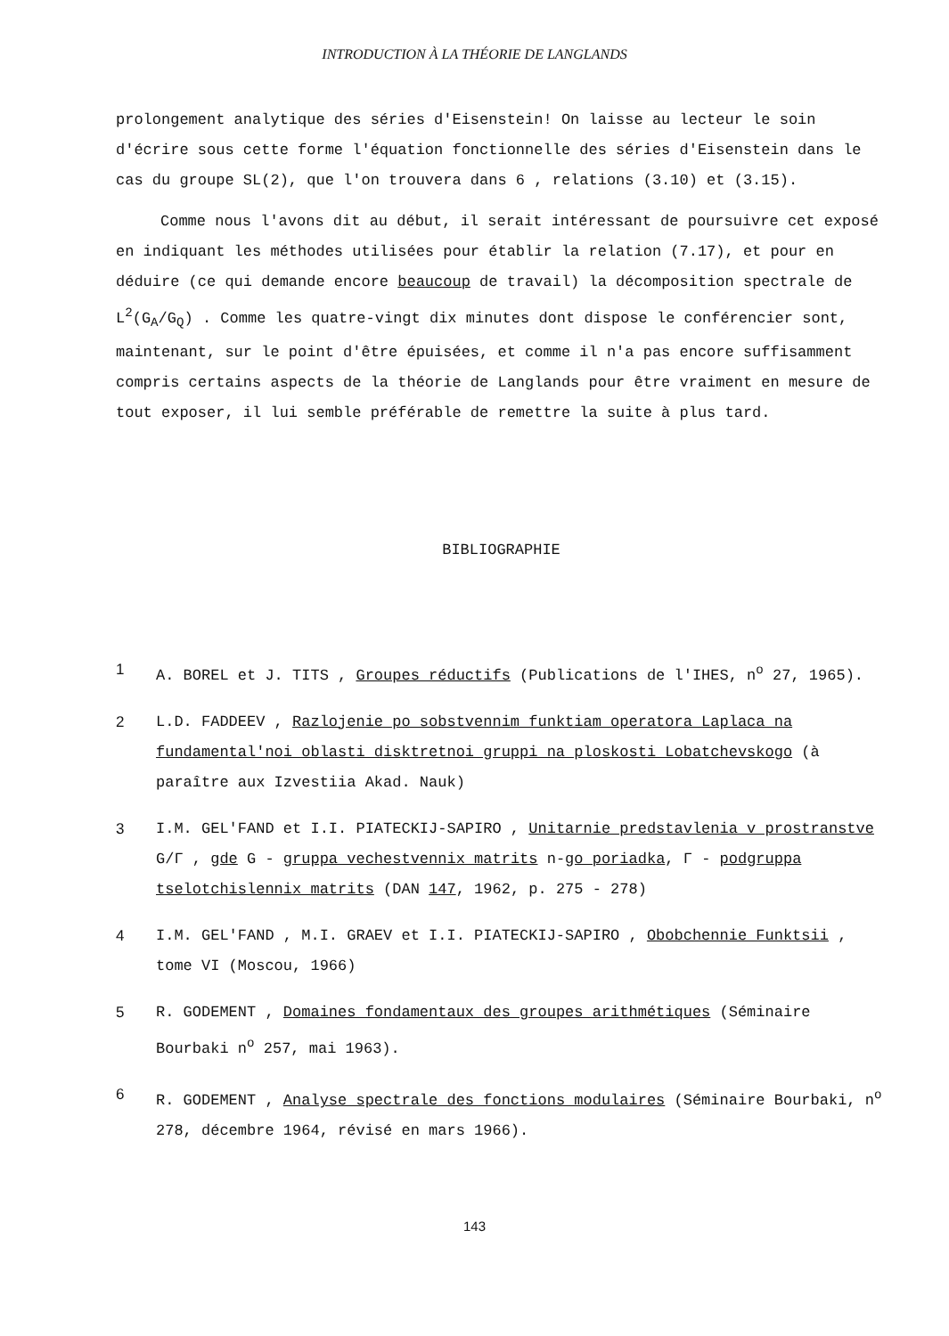INTRODUCTION À LA THÉORIE DE LANGLANDS
prolongement analytique des séries d'Eisenstein! On laisse au lecteur le soin d'écrire sous cette forme l'équation fonctionnelle des séries d'Eisenstein dans le cas du groupe SL(2), que l'on trouvera dans 6 , relations (3.10) et (3.15).
Comme nous l'avons dit au début, il serait intéressant de poursuivre cet exposé en indiquant les méthodes utilisées pour établir la relation (7.17), et pour en déduire (ce qui demande encore beaucoup de travail) la décomposition spectrale de L<sup>2</sup>(G<sub>A</sub>/G<sub>Q</sub>) . Comme les quatre-vingt dix minutes dont dispose le conférencier sont, maintenant, sur le point d'être épuisées, et comme il n'a pas encore suffisamment compris certains aspects de la théorie de Langlands pour être vraiment en mesure de tout exposer, il lui semble préférable de remettre la suite à plus tard.
BIBLIOGRAPHIE
1 A. BOREL et J. TITS , Groupes réductifs (Publications de l'IHES, n<sup>o</sup> 27, 1965).
2 L.D. FADDEEV , Razlojenie po sobstvennim funktiam operatora Laplaca na fundamental'noi oblasti disktretnoi gruppi na ploskosti Lobatchevskogo (à paraître aux Izvestiia Akad. Nauk)
3 I.M. GEL'FAND et I.I. PIATECKIJ-SAPIRO , Unitarnie predstavlenia v prostranstve G/Γ , gde G - gruppa vechestvennix matrits n-go poriadka, Γ - podgruppa tselotchislennix matrits (DAN 147, 1962, p. 275 - 278)
4 I.M. GEL'FAND , M.I. GRAEV et I.I. PIATECKIJ-SAPIRO , Obobchennie Funktsii , tome VI (Moscou, 1966)
5 R. GODEMENT , Domaines fondamentaux des groupes arithmétiques (Séminaire Bourbaki n<sup>o</sup> 257, mai 1963).
6 R. GODEMENT , Analyse spectrale des fonctions modulaires (Séminaire Bourbaki, n<sup>o</sup> 278, décembre 1964, révisé en mars 1966).
143